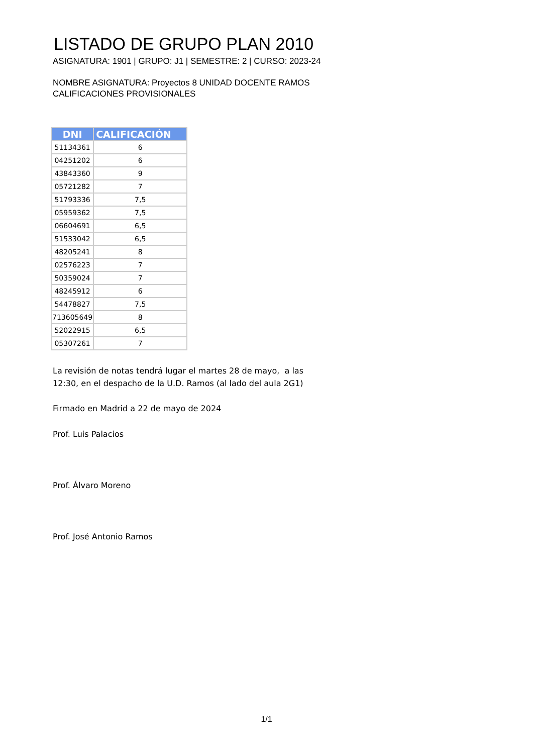LISTADO DE GRUPO PLAN 2010
ASIGNATURA: 1901 | GRUPO: J1 | SEMESTRE: 2 | CURSO: 2023-24
NOMBRE ASIGNATURA: Proyectos 8 UNIDAD DOCENTE RAMOS
CALIFICACIONES PROVISIONALES
| DNI | CALIFICACIÓN |
| --- | --- |
| 51134361 | 6 |
| 04251202 | 6 |
| 43843360 | 9 |
| 05721282 | 7 |
| 51793336 | 7,5 |
| 05959362 | 7,5 |
| 06604691 | 6,5 |
| 51533042 | 6,5 |
| 48205241 | 8 |
| 02576223 | 7 |
| 50359024 | 7 |
| 48245912 | 6 |
| 54478827 | 7,5 |
| 713605649 | 8 |
| 52022915 | 6,5 |
| 05307261 | 7 |
La revisión de notas tendrá lugar el martes 28 de mayo, a las
12:30, en el despacho de la U.D. Ramos (al lado del aula 2G1)
Firmado en Madrid a 22 de mayo de 2024
Prof. Luis Palacios
Prof. Álvaro Moreno
Prof. José Antonio Ramos
1/1